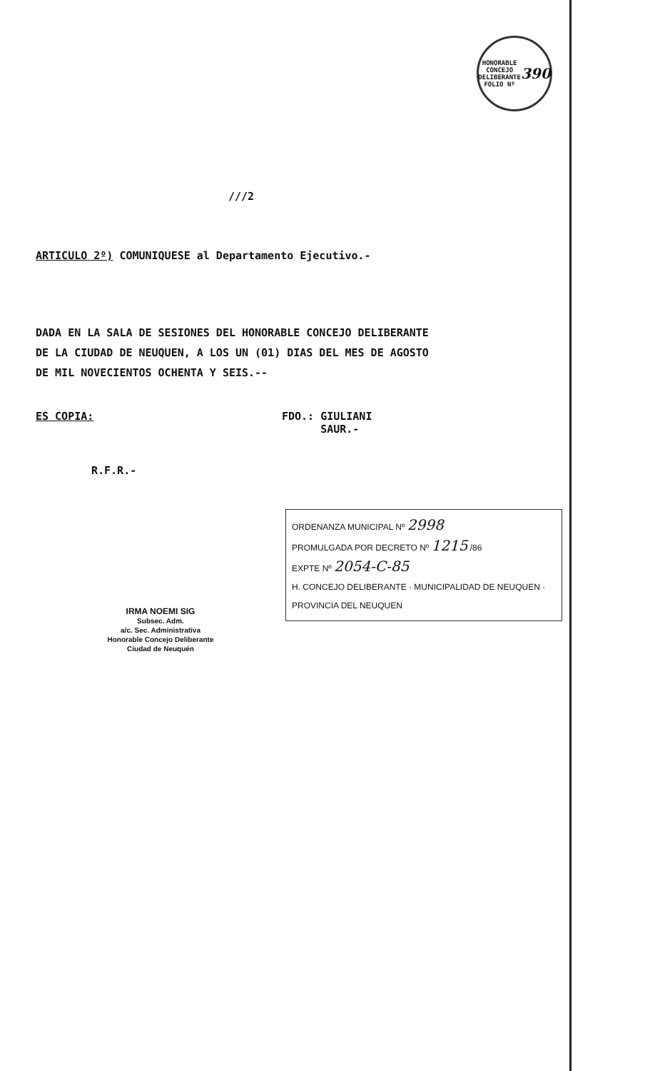HONORABLE CONCEJO DELIBERANTE
FOLIO Nº 390
///2
ARTICULO 2º) COMUNIQUESE al Departamento Ejecutivo.-
DADA EN LA SALA DE SESIONES DEL HONORABLE CONCEJO DELIBERANTE
DE LA CIUDAD DE NEUQUEN, A LOS UN (01) DIAS DEL MES DE AGOSTO
DE MIL NOVECIENTOS OCHENTA Y SEIS.--
ES COPIA: FDO.: GIULIANI
SAUR.-
R.F.R.-
ORDENANZA MUNICIPAL Nº 2998
PROMULGADA POR DECRETO Nº 1215 /86
EXPTE Nº 2054-C-85
H. CONCEJO DELIBERANTE · MUNICIPALIDAD DE NEUQUEN · PROVINCIA DEL NEUQUEN
IRMA NOEMI SIG
Subsec. Adm.
a/c. Sec. Administrativa
Honorable Concejo Deliberante
Ciudad de Neuquén